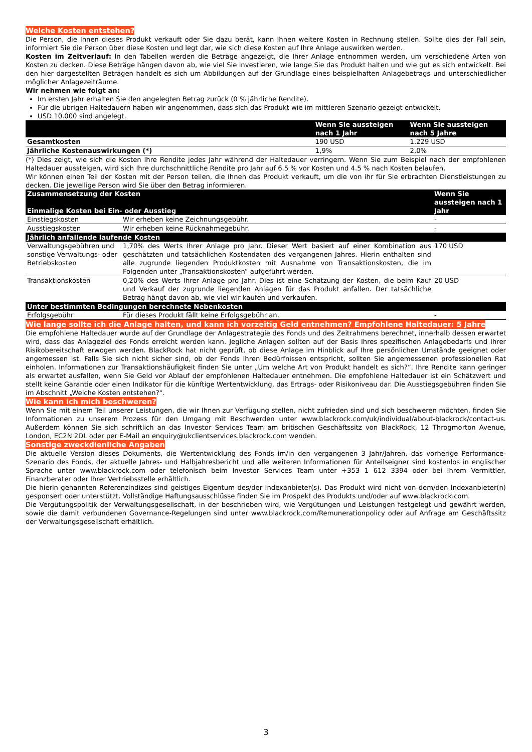Welche Kosten entstehen?
Die Person, die Ihnen dieses Produkt verkauft oder Sie dazu berät, kann Ihnen weitere Kosten in Rechnung stellen. Sollte dies der Fall sein, informiert Sie die Person über diese Kosten und legt dar, wie sich diese Kosten auf Ihre Anlage auswirken werden.
Kosten im Zeitverlauf: In den Tabellen werden die Beträge angezeigt, die Ihrer Anlage entnommen werden, um verschiedene Arten von Kosten zu decken. Diese Beträge hängen davon ab, wie viel Sie investieren, wie lange Sie das Produkt halten und wie gut es sich entwickelt. Bei den hier dargestellten Beträgen handelt es sich um Abbildungen auf der Grundlage eines beispielhaften Anlagebetrags und unterschiedlicher möglicher Anlagezeiträume.
Wir nehmen wie folgt an:
Im ersten Jahr erhalten Sie den angelegten Betrag zurück (0 % jährliche Rendite).
Für die übrigen Haltedauern haben wir angenommen, dass sich das Produkt wie im mittleren Szenario gezeigt entwickelt.
USD 10.000 sind angelegt.
| | Wenn Sie aussteigen nach 1 Jahr | Wenn Sie aussteigen nach 5 Jahre |
| --- | --- | --- |
| Gesamtkosten | 190 USD | 1.229 USD |
| Jährliche Kostenauswirkungen (*) | 1,9% | 2,0% |
(*) Dies zeigt, wie sich die Kosten Ihre Rendite jedes Jahr während der Haltedauer verringern. Wenn Sie zum Beispiel nach der empfohlenen Haltedauer aussteigen, wird sich Ihre durchschnittliche Rendite pro Jahr auf 6.5 % vor Kosten und 4.5 % nach Kosten belaufen.
Wir können einen Teil der Kosten mit der Person teilen, die Ihnen das Produkt verkauft, um die von ihr für Sie erbrachten Dienstleistungen zu decken. Die jeweilige Person wird Sie über den Betrag informieren.
| Zusammensetzung der Kosten | | Wenn Sie aussteigen nach 1 Jahr |
| --- | --- | --- |
| Einmalige Kosten bei Ein- oder Ausstieg | | |
| Einstiegskosten | Wir erheben keine Zeichnungsgebühr. | - |
| Ausstiegskosten | Wir erheben keine Rücknahmegebühr. | - |
| Jährlich anfallende laufende Kosten | | |
| Verwaltungsgebühren und sonstige Verwaltungs- oder Betriebskosten | 1,70% des Werts Ihrer Anlage pro Jahr. Dieser Wert basiert auf einer Kombination aus geschätzten und tatsächlichen Kostendaten des vergangenen Jahres. Hierin enthalten sind alle zugrunde liegenden Produktkosten mit Ausnahme von Transaktionskosten, die im Folgenden unter „Transaktionskosten“ aufgeführt werden. | 170 USD |
| Transaktionskosten | 0,20% des Werts Ihrer Anlage pro Jahr. Dies ist eine Schätzung der Kosten, die beim Kauf und Verkauf der zugrunde liegenden Anlagen für das Produkt anfallen. Der tatsächliche Betrag hängt davon ab, wie viel wir kaufen und verkaufen. | 20 USD |
| Unter bestimmten Bedingungen berechnete Nebenkosten | | |
| Erfolgsgebühr | Für dieses Produkt fällt keine Erfolgsgebühr an. | - |
Wie lange sollte ich die Anlage halten, und kann ich vorzeitig Geld entnehmen? Empfohlene Haltedauer: 5 Jahre
Die empfohlene Haltedauer wurde auf der Grundlage der Anlagestrategie des Fonds und des Zeitrahmens berechnet, innerhalb dessen erwartet wird, dass das Anlageziel des Fonds erreicht werden kann. Jegliche Anlagen sollten auf der Basis Ihres spezifischen Anlagebedarfs und Ihrer Risikobereitschaft erwogen werden. BlackRock hat nicht geprüft, ob diese Anlage im Hinblick auf Ihre persönlichen Umstände geeignet oder angemessen ist. Falls Sie sich nicht sicher sind, ob der Fonds Ihren Bedürfnissen entspricht, sollten Sie angemessenen professionellen Rat einholen. Informationen zur Transaktionshäufigkeit finden Sie unter „Um welche Art von Produkt handelt es sich?“. Ihre Rendite kann geringer als erwartet ausfallen, wenn Sie Geld vor Ablauf der empfohlenen Haltedauer entnehmen. Die empfohlene Haltedauer ist ein Schätzwert und stellt keine Garantie oder einen Indikator für die künftige Wertentwicklung, das Ertrags- oder Risikoniveau dar. Die Ausstiegsgebühren finden Sie im Abschnitt „Welche Kosten entstehen?“.
Wie kann ich mich beschweren?
Wenn Sie mit einem Teil unserer Leistungen, die wir Ihnen zur Verfügung stellen, nicht zufrieden sind und sich beschweren möchten, finden Sie Informationen zu unserem Prozess für den Umgang mit Beschwerden unter www.blackrock.com/uk/individual/about-blackrock/contact-us. Außerdem können Sie sich schriftlich an das Investor Services Team am britischen Geschäftssitz von BlackRock, 12 Throgmorton Avenue, London, EC2N 2DL oder per E-Mail an enquiry@ukclientservices.blackrock.com wenden.
Sonstige zweckdienliche Angaben
Die aktuelle Version dieses Dokuments, die Wertentwicklung des Fonds im/in den vergangenen 3 Jahr/Jahren, das vorherige Performance-Szenario des Fonds, der aktuelle Jahres- und Halbjahresbericht und alle weiteren Informationen für Anteilseigner sind kostenlos in englischer Sprache unter www.blackrock.com oder telefonisch beim Investor Services Team unter +353 1 612 3394 oder bei Ihrem Vermittler, Finanzberater oder Ihrer Vertriebsstelle erhältlich.
Die hierin genannten Referenzindizes sind geistiges Eigentum des/der Indexanbieter(s). Das Produkt wird nicht von dem/den Indexanbieter(n) gesponsert oder unterstützt. Vollständige Haftungsausschlüsse finden Sie im Prospekt des Produkts und/oder auf www.blackrock.com.
Die Vergütungspolitik der Verwaltungsgesellschaft, in der beschrieben wird, wie Vergütungen und Leistungen festgelegt und gewährt werden, sowie die damit verbundenen Governance-Regelungen sind unter www.blackrock.com/Remunerationpolicy oder auf Anfrage am Geschäftssitz der Verwaltungsgesellschaft erhältlich.
3